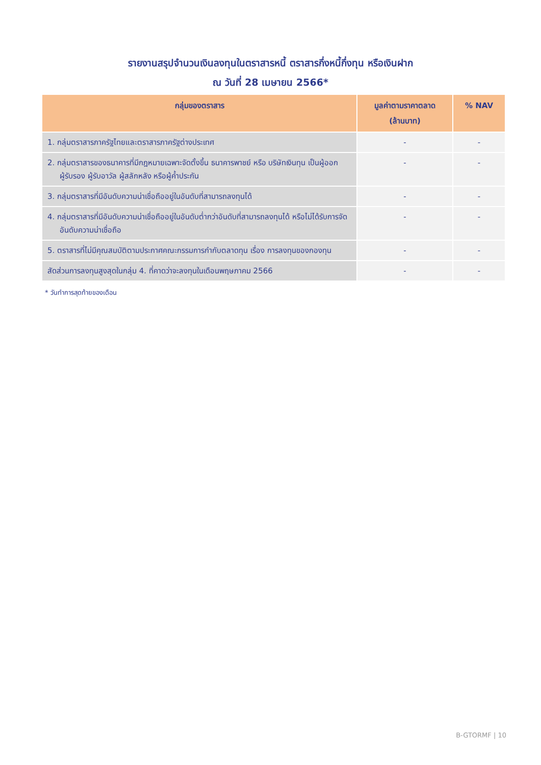รายงานสรุปจำนวนเงินลงทุนในตราสารหนี้ ตราสารกึ่งหนี้กึ่งทุน หรือเงินฝาก
ณ วันที่ 28 เมษายน 2566*
| กลุ่มของตราสาร | มูลค่าตามราคาตลาด (ล้านบาท) | % NAV |
| --- | --- | --- |
| 1. กลุ่มตราสารภาครัฐไทยและตราสารภาครัฐต่างประเทศ | - | - |
| 2. กลุ่มตราสารของธนาคารที่มีกฎหมายเฉพาะจัดตั้งขึ้น ธนาคารพาชย์ หรือ บริษัทเงินทุน เป็นผู้ออก ผู้รับรอง ผู้รับอาวัล ผู้สลักหลัง หรือผู้ค้ำประกัน | - | - |
| 3. กลุ่มตราสารที่มีอันดับความน่าเชื่อถืออยู่ในอันดับที่สามารถลงทุนได้ | - | - |
| 4. กลุ่มตราสารที่มีอันดับความน่าเชื่อถืออยู่ในอันดับต่ำกว่าอันดับที่สามารถลงทุนได้ หรือไม่ได้รับการจัดอันดับความน่าเชื่อถือ | - | - |
| 5. ตราสารที่ไม่มีคุณสมบัติตามประกาศคณะกรรมการกำกับตลาดทุน เรื่อง การลงทุนของกองทุน | - | - |
| สัดส่วนการลงทุนสูงสุดในกลุ่ม 4. ที่คาดว่าจะลงทุนในเดือนพฤษภาคม 2566 | - | - |
* วันทำการสุดท้ายของเดือน
B-GTORMF | 10